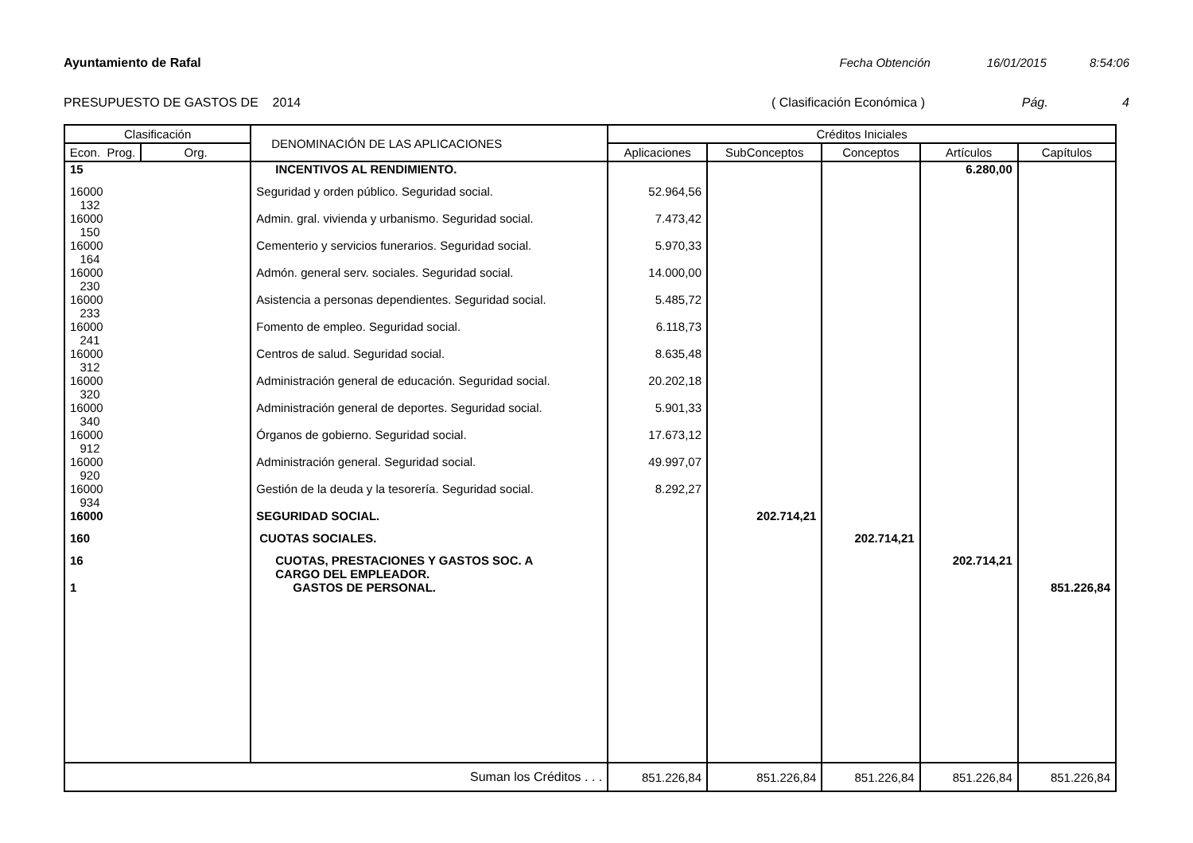Ayuntamiento de Rafal Fecha Obtención 16/01/2015 8:54:06
PRESUPUESTO DE GASTOS DE 2014 ( Clasificación Económica ) Pág. 4
| Clasificación | | DENOMINACIÓN DE LAS APLICACIONES | Créditos Iniciales | | | | |
| --- | --- | --- | --- | --- | --- | --- | --- |
| Econ. Prog. | Org. | | Aplicaciones | SubConceptos | Conceptos | Artículos | Capítulos |
| 15 | | INCENTIVOS AL RENDIMIENTO. | | | | 6.280,00 | |
| 16000 132 | | Seguridad y orden público. Seguridad social. | 52.964,56 | | | | |
| 16000 150 | | Admin. gral. vivienda y urbanismo. Seguridad social. | 7.473,42 | | | | |
| 16000 164 | | Cementerio y servicios funerarios. Seguridad social. | 5.970,33 | | | | |
| 16000 230 | | Admón. general serv. sociales. Seguridad social. | 14.000,00 | | | | |
| 16000 233 | | Asistencia a personas dependientes. Seguridad social. | 5.485,72 | | | | |
| 16000 241 | | Fomento de empleo. Seguridad social. | 6.118,73 | | | | |
| 16000 312 | | Centros de salud. Seguridad social. | 8.635,48 | | | | |
| 16000 320 | | Administración general de educación. Seguridad social. | 20.202,18 | | | | |
| 16000 340 | | Administración general de deportes. Seguridad social. | 5.901,33 | | | | |
| 16000 912 | | Órganos de gobierno. Seguridad social. | 17.673,12 | | | | |
| 16000 920 | | Administración general. Seguridad social. | 49.997,07 | | | | |
| 16000 934 | | Gestión de la deuda y la tesorería. Seguridad social. | 8.292,27 | | | | |
| 16000 | | SEGURIDAD SOCIAL. | | 202.714,21 | | | |
| 160 | | CUOTAS SOCIALES. | | | 202.714,21 | | |
| 16 | | CUOTAS, PRESTACIONES Y GASTOS SOC. A CARGO DEL EMPLEADOR. | | | | 202.714,21 | |
| 1 | | GASTOS DE PERSONAL. | | | | | 851.226,84 |
| Suman los Créditos . . . | | | 851.226,84 | 851.226,84 | 851.226,84 | 851.226,84 | 851.226,84 |